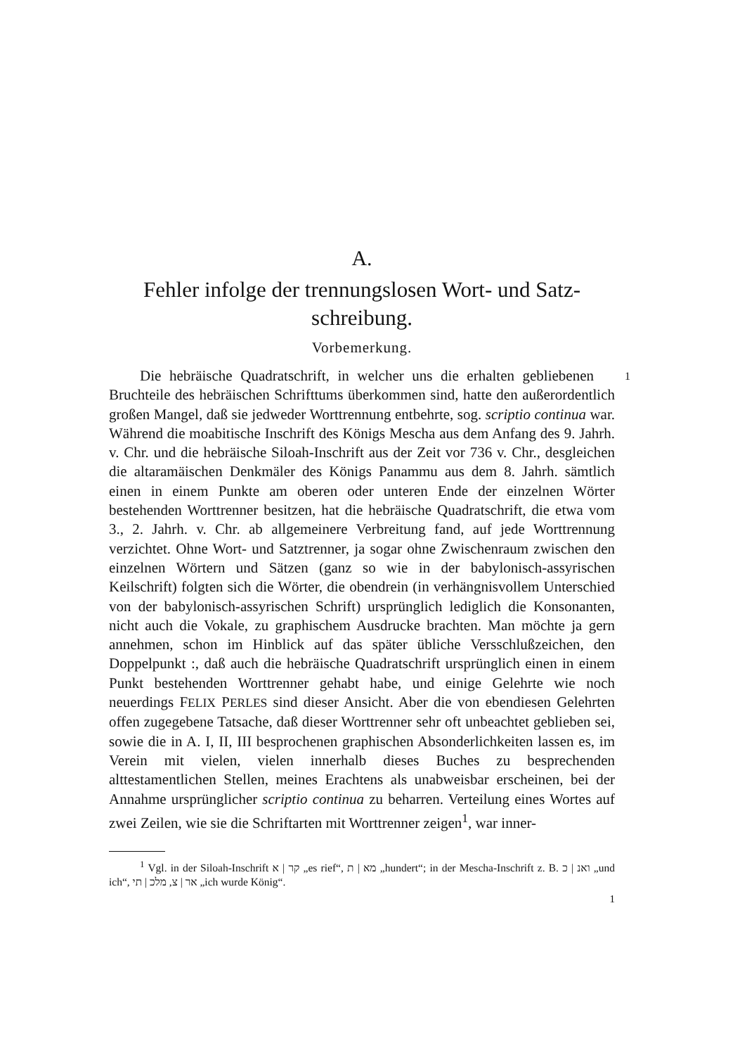A.
Fehler infolge der trennungslosen Wort- und Satz-
schreibung.
Vorbemerkung.
1 Die hebräische Quadratschrift, in welcher uns die erhalten gebliebenen Bruchteile des hebräischen Schrifttums überkommen sind, hatte den außerordentlich großen Mangel, daß sie jedweder Worttrennung entbehrte, sog. scriptio continua war. Während die moabitische Inschrift des Königs Mescha aus dem Anfang des 9. Jahrh. v. Chr. und die hebräische Siloah-Inschrift aus der Zeit vor 736 v. Chr., desgleichen die altaramäischen Denkmäler des Königs Panammu aus dem 8. Jahrh. sämtlich einen in einem Punkte am oberen oder unteren Ende der einzelnen Wörter bestehenden Worttrenner besitzen, hat die hebräische Quadratschrift, die etwa vom 3., 2. Jahrh. v. Chr. ab allgemeinere Verbreitung fand, auf jede Worttrennung verzichtet. Ohne Wort- und Satztrenner, ja sogar ohne Zwischenraum zwischen den einzelnen Wörtern und Sätzen (ganz so wie in der babylonisch-assyrischen Keilschrift) folgten sich die Wörter, die obendrein (in verhängnisvollem Unterschied von der babylonisch-assyrischen Schrift) ursprünglich lediglich die Konsonanten, nicht auch die Vokale, zu graphischem Ausdrucke brachten. Man möchte ja gern annehmen, schon im Hinblick auf das später übliche Versschlußzeichen, den Doppelpunkt :, daß auch die hebräische Quadratschrift ursprünglich einen in einem Punkt bestehenden Worttrenner gehabt habe, und einige Gelehrte wie noch neuerdings FELIX PERLES sind dieser Ansicht. Aber die von ebendiesen Gelehrten offen zugegebene Tatsache, daß dieser Worttrenner sehr oft unbeachtet geblieben sei, sowie die in A. I, II, III besprochenen graphischen Absonderlichkeiten lassen es, im Verein mit vielen, vielen innerhalb dieses Buches zu besprechenden alttestamentlichen Stellen, meines Erachtens als unabweisbar erscheinen, bei der Annahme ursprünglicher scriptio continua zu beharren. Verteilung eines Wortes auf zwei Zeilen, wie sie die Schriftarten mit Worttrenner zeigen<sup>1</sup>, war inner-
<sup>1</sup> Vgl. in der Siloah-Inschrift קר | א „es rief“, מא | ת „hundert“; in der Mescha-Inschrift z. B. ואנ | כ „und ich“, אר | צ, מלכ | תי „ich wurde König“.
1